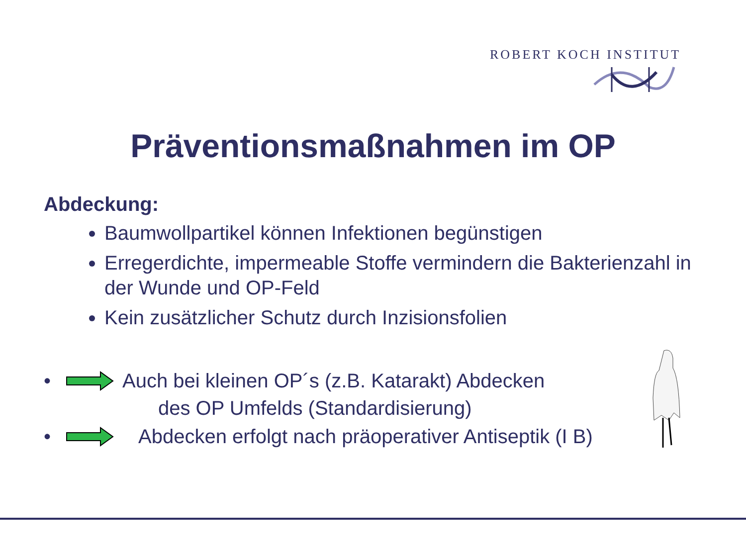ROBERT KOCH INSTITUT
Präventionsmaßnahmen im OP
Abdeckung:
Baumwollpartikel können Infektionen begünstigen
Erregerdichte, impermeable Stoffe vermindern die Bakterienzahl in der Wunde und OP-Feld
Kein zusätzlicher Schutz durch Inzisionsfolien
• Auch bei kleinen OP´s (z.B. Katarakt) Abdecken
des OP Umfelds (Standardisierung)
• Abdecken erfolgt nach präoperativer Antiseptik (I B)